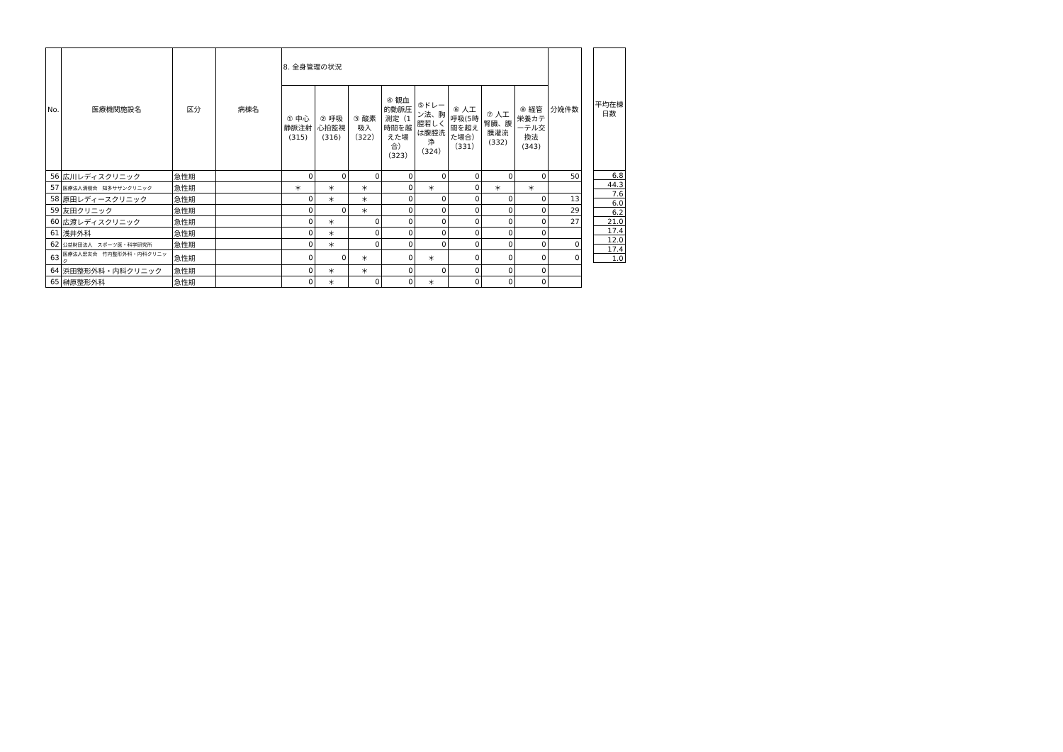| No. | 医療機関施設名 | 区分 | 病棟名 | 8. 全身管理の状況 | | | | | | | | 分娩件数 |
| --- | --- | --- | --- | --- | --- | --- | --- | --- | --- | --- | --- | --- |
| | | | | ① 中心静脈注射(315) | ② 呼吸心拍監視(316) | ③ 酸素吸入（322） | ④ 観血的動脈圧測定（1時間を越えた場合）（323） | ⑤ドレーン法、胸腔若しくは腹腔洗浄（324） | ⑥ 人工呼吸(5時間を超えた場合）（331） | ⑦ 人工腎臓、腹膜灌流(332) | ⑧ 経管栄養カテーテル交換法(343) | |
| 56 | 広川レディスクリニック | 急性期 | | 0 | 0 | 0 | 0 | 0 | 0 | 0 | 0 | 50 |
| 57 | 医療法人清樹会 知多サザンクリニック | 急性期 | | ＊ | ＊ | ＊ | 0 | ＊ | 0 | ＊ | ＊ | |
| 58 | 原田レディースクリニック | 急性期 | | 0 | ＊ | ＊ | 0 | 0 | 0 | 0 | 0 | 13 |
| 59 | 友田クリニック | 急性期 | | 0 | 0 | ＊ | 0 | 0 | 0 | 0 | 0 | 29 |
| 60 | 広渡レディスクリニック | 急性期 | | 0 | ＊ | 0 | 0 | 0 | 0 | 0 | 0 | 27 |
| 61 | 浅井外科 | 急性期 | | 0 | ＊ | 0 | 0 | 0 | 0 | 0 | 0 | |
| 62 | 公益財団法人 スポーツ医・科学研究所 | 急性期 | | 0 | ＊ | 0 | 0 | 0 | 0 | 0 | 0 | 0 |
| 63 | 医療法人宏友会 竹内整形外科・内科クリニック | 急性期 | | 0 | 0 | ＊ | 0 | ＊ | 0 | 0 | 0 | 0 |
| 64 | 浜田整形外科・内科クリニック | 急性期 | | 0 | ＊ | ＊ | 0 | 0 | 0 | 0 | 0 | |
| 65 | 榊原整形外科 | 急性期 | | 0 | ＊ | 0 | 0 | ＊ | 0 | 0 | 0 | |
| 平均在棟日数 |
| --- |
| 6.8 |
| 44.3 |
| 7.6 |
| 6.0 |
| 6.2 |
| 21.0 |
| 17.4 |
| 12.0 |
| 17.4 |
| 1.0 |